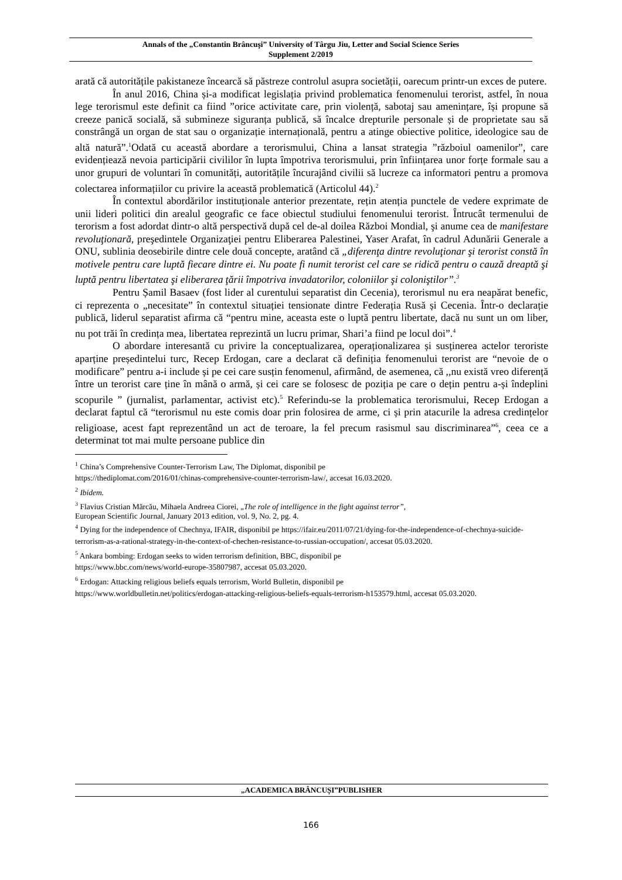Annals of the „Constantin Brâncuşi” University of Târgu Jiu, Letter and Social Science Series
Supplement 2/2019
arată că autoritățile pakistaneze încearcă să păstreze controlul asupra societății, oarecum printr-un exces de putere.
În anul 2016, China și-a modificat legislația privind problematica fenomenului terorist, astfel, în noua lege terorismul este definit ca fiind ”orice activitate care, prin violență, sabotaj sau amenințare, își propune să creeze panică socială, să submineze siguranța publică, să încalce drepturile personale și de proprietate sau să constrângă un organ de stat sau o organizație internațională, pentru a atinge obiective politice, ideologice sau de altă natură”.<sup>1</sup>Odată cu această abordare a terorismului, China a lansat strategia ”războiul oamenilor”, care evidențiează nevoia participării civililor în lupta împotriva terorismului, prin înființarea unor forțe formale sau a unor grupuri de voluntari în comunități, autoritățile încurajând civilii să lucreze ca informatori pentru a promova colectarea informațiilor cu privire la această problematică (Articolul 44).<sup>2</sup>
În contextul abordărilor instituționale anterior prezentate, rețin atenția punctele de vedere exprimate de unii lideri politici din arealul geografic ce face obiectul studiului fenomenului terorist. Întrucât termenului de terorism a fost adordat dintr-o altă perspectivă după cel de-al doilea Război Mondial, şi anume cea de manifestare revoluţionară, preşedintele Organizaţiei pentru Eliberarea Palestinei, Yaser Arafat, în cadrul Adunării Generale a ONU, sublinia deosebirile dintre cele două concepte, aratând că „diferenţa dintre revoluţionar şi terorist constă în motivele pentru care luptă fiecare dintre ei. Nu poate fi numit terorist cel care se ridică pentru o cauză dreaptă şi luptă pentru libertatea şi eliberarea ţării împotriva invadatorilor, coloniilor şi coloniştilor”.<sup>3</sup>
Pentru Șamil Basaev (fost lider al curentului separatist din Cecenia), terorismul nu era neapărat benefic, ci reprezenta o „necesitate” în contextul situației tensionate dintre Federația Rusă și Cecenia. Într-o declarație publică, liderul separatist afirma că “pentru mine, aceasta este o luptă pentru libertate, dacă nu sunt un om liber, nu pot trăi în credința mea, libertatea reprezintă un lucru primar, Shari’a fiind pe locul doi”.<sup>4</sup>
O abordare interesantă cu privire la conceptualizarea, operaționalizarea și susținerea actelor teroriste aparține președintelui turc, Recep Erdogan, care a declarat că definiția fenomenului terorist are “nevoie de o modificare” pentru a-i include și pe cei care susțin fenomenul, afirmând, de asemenea, că ,,nu există vreo diferență între un terorist care ține în mână o armă, și cei care se folosesc de poziția pe care o dețin pentru a-și îndeplini scopurile ” (jurnalist, parlamentar, activist etc).<sup>5</sup> Referindu-se la problematica terorismului, Recep Erdogan a declarat faptul că “terorismul nu este comis doar prin folosirea de arme, ci și prin atacurile la adresa credințelor religioase, acest fapt reprezentând un act de teroare, la fel precum rasismul sau discriminarea”<sup>6</sup>, ceea ce a determinat tot mai multe persoane publice din
<sup>1</sup> China’s Comprehensive Counter-Terrorism Law, The Diplomat, disponibil pe
https://thediplomat.com/2016/01/chinas-comprehensive-counter-terrorism-law/, accesat 16.03.2020.
<sup>2</sup> Ibidem.
<sup>3</sup> Flavius Cristian Mărcău, Mihaela Andreea Ciorei, „The role of intelligence in the fight against terror”,
European Scientific Journal, January 2013 edition, vol. 9, No. 2, pg. 4.
<sup>4</sup> Dying for the independence of Chechnya, IFAIR, disponibil pe https://ifair.eu/2011/07/21/dying-for-the-independence-of-chechnya-suicide-terrorism-as-a-rational-strategy-in-the-context-of-chechen-resistance-to-russian-occupation/, accesat 05.03.2020.
<sup>5</sup> Ankara bombing: Erdogan seeks to widen terrorism definition, BBC, disponibil pe
https://www.bbc.com/news/world-europe-35807987, accesat 05.03.2020.
<sup>6</sup> Erdogan: Attacking religious beliefs equals terrorism, World Bulletin, disponibil pe
https://www.worldbulletin.net/politics/erdogan-attacking-religious-beliefs-equals-terrorism-h153579.html, accesat 05.03.2020.
„ACADEMICA BRÂNCUȘI”PUBLISHER
166